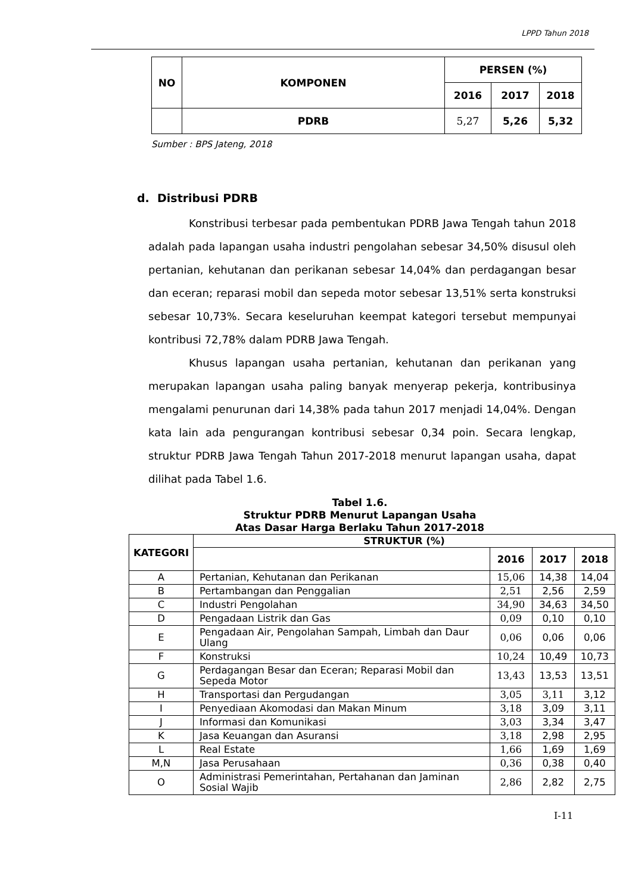LPPD Tahun 2018
| NO | KOMPONEN | PERSEN (%) | | |
| --- | --- | --- | --- | --- |
| | | 2016 | 2017 | 2018 |
| | PDRB | 5,27 | 5,26 | 5,32 |
Sumber : BPS Jateng, 2018
d. Distribusi PDRB
Konstribusi terbesar pada pembentukan PDRB Jawa Tengah tahun 2018 adalah pada lapangan usaha industri pengolahan sebesar 34,50% disusul oleh pertanian, kehutanan dan perikanan sebesar 14,04% dan perdagangan besar dan eceran; reparasi mobil dan sepeda motor sebesar 13,51% serta konstruksi sebesar 10,73%. Secara keseluruhan keempat kategori tersebut mempunyai kontribusi 72,78% dalam PDRB Jawa Tengah.
Khusus lapangan usaha pertanian, kehutanan dan perikanan yang merupakan lapangan usaha paling banyak menyerap pekerja, kontribusinya mengalami penurunan dari 14,38% pada tahun 2017 menjadi 14,04%. Dengan kata lain ada pengurangan kontribusi sebesar 0,34 poin. Secara lengkap, struktur PDRB Jawa Tengah Tahun 2017-2018 menurut lapangan usaha, dapat dilihat pada Tabel 1.6.
Tabel 1.6.
Struktur PDRB Menurut Lapangan Usaha
Atas Dasar Harga Berlaku Tahun 2017-2018
| KATEGORI | STRUKTUR (%) | | | |
| --- | --- | --- | --- | --- |
| | | 2016 | 2017 | 2018 |
| A | Pertanian, Kehutanan dan Perikanan | 15,06 | 14,38 | 14,04 |
| B | Pertambangan dan Penggalian | 2,51 | 2,56 | 2,59 |
| C | Industri Pengolahan | 34,90 | 34,63 | 34,50 |
| D | Pengadaan Listrik dan Gas | 0,09 | 0,10 | 0,10 |
| E | Pengadaan Air, Pengolahan Sampah, Limbah dan Daur Ulang | 0,06 | 0,06 | 0,06 |
| F | Konstruksi | 10,24 | 10,49 | 10,73 |
| G | Perdagangan Besar dan Eceran; Reparasi Mobil dan Sepeda Motor | 13,43 | 13,53 | 13,51 |
| H | Transportasi dan Pergudangan | 3,05 | 3,11 | 3,12 |
| I | Penyediaan Akomodasi dan Makan Minum | 3,18 | 3,09 | 3,11 |
| J | Informasi dan Komunikasi | 3,03 | 3,34 | 3,47 |
| K | Jasa Keuangan dan Asuransi | 3,18 | 2,98 | 2,95 |
| L | Real Estate | 1,66 | 1,69 | 1,69 |
| M,N | Jasa Perusahaan | 0,36 | 0,38 | 0,40 |
| O | Administrasi Pemerintahan, Pertahanan dan Jaminan Sosial Wajib | 2,86 | 2,82 | 2,75 |
I-11